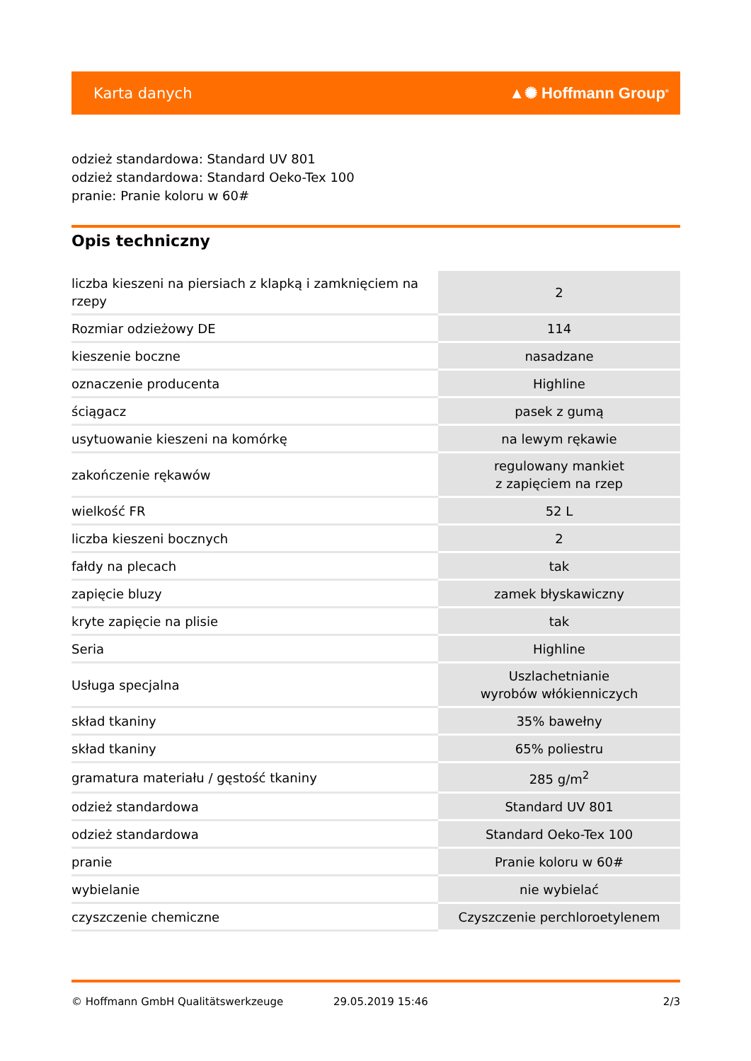Karta danych ▲✺ Hoffmann Group<sup>®</sup>
odzież standardowa: Standard UV 801
odzież standardowa: Standard Oeko-Tex 100
pranie: Pranie koloru w 60#
Opis techniczny
| liczba kieszeni na piersiach z klapką i zamknięciem na rzepy | 2 |
| Rozmiar odzieżowy DE | 114 |
| kieszenie boczne | nasadzane |
| oznaczenie producenta | Highline |
| ściągacz | pasek z gumą |
| usytuowanie kieszeni na komórkę | na lewym rękawie |
| zakończenie rękawów | regulowany mankiet z zapięciem na rzep |
| wielkość FR | 52 L |
| liczba kieszeni bocznych | 2 |
| fałdy na plecach | tak |
| zapięcie bluzy | zamek błyskawiczny |
| kryte zapięcie na plisie | tak |
| Seria | Highline |
| Usługa specjalna | Uszlachetnianie wyrobów włókienniczych |
| skład tkaniny | 35% bawełny |
| skład tkaniny | 65% poliestru |
| gramatura materiału / gęstość tkaniny | 285 g/m<sup>2</sup> |
| odzież standardowa | Standard UV 801 |
| odzież standardowa | Standard Oeko-Tex 100 |
| pranie | Pranie koloru w 60# |
| wybielanie | nie wybielać |
| czyszczenie chemiczne | Czyszczenie perchloroetylenem |
© Hoffmann GmbH Qualitätswerkzeuge 29.05.2019 15:46 2/3